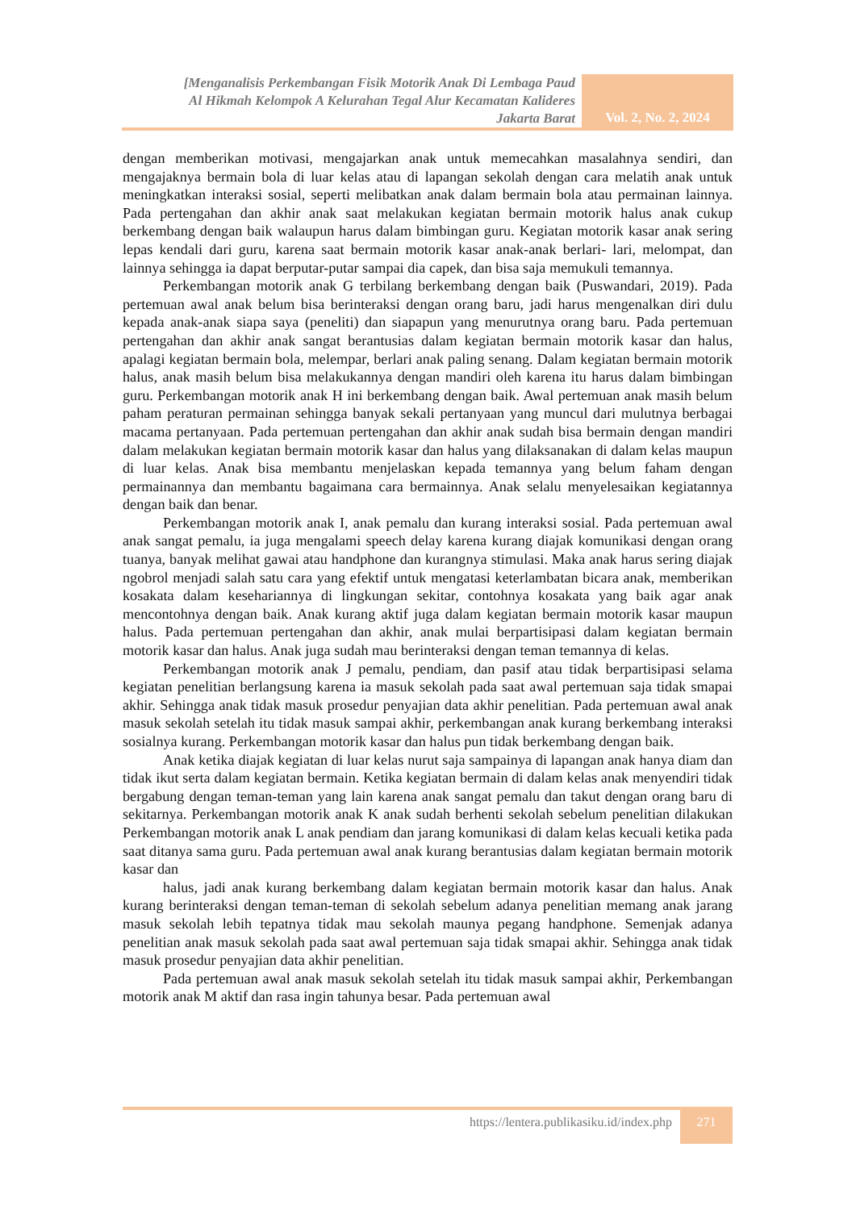[Menganalisis Perkembangan Fisik Motorik Anak Di Lembaga Paud
Al Hikmah Kelompok A Kelurahan Tegal Alur Kecamatan Kalideres
Jakarta Barat
Vol. 2, No. 2, 2024
dengan memberikan motivasi, mengajarkan anak untuk memecahkan masalahnya sendiri, dan mengajaknya bermain bola di luar kelas atau di lapangan sekolah dengan cara melatih anak untuk meningkatkan interaksi sosial, seperti melibatkan anak dalam bermain bola atau permainan lainnya. Pada pertengahan dan akhir anak saat melakukan kegiatan bermain motorik halus anak cukup berkembang dengan baik walaupun harus dalam bimbingan guru. Kegiatan motorik kasar anak sering lepas kendali dari guru, karena saat bermain motorik kasar anak-anak berlari- lari, melompat, dan lainnya sehingga ia dapat berputar-putar sampai dia capek, dan bisa saja memukuli temannya.
Perkembangan motorik anak G terbilang berkembang dengan baik (Puswandari, 2019). Pada pertemuan awal anak belum bisa berinteraksi dengan orang baru, jadi harus mengenalkan diri dulu kepada anak-anak siapa saya (peneliti) dan siapapun yang menurutnya orang baru. Pada pertemuan pertengahan dan akhir anak sangat berantusias dalam kegiatan bermain motorik kasar dan halus, apalagi kegiatan bermain bola, melempar, berlari anak paling senang. Dalam kegiatan bermain motorik halus, anak masih belum bisa melakukannya dengan mandiri oleh karena itu harus dalam bimbingan guru. Perkembangan motorik anak H ini berkembang dengan baik. Awal pertemuan anak masih belum paham peraturan permainan sehingga banyak sekali pertanyaan yang muncul dari mulutnya berbagai macama pertanyaan. Pada pertemuan pertengahan dan akhir anak sudah bisa bermain dengan mandiri dalam melakukan kegiatan bermain motorik kasar dan halus yang dilaksanakan di dalam kelas maupun di luar kelas. Anak bisa membantu menjelaskan kepada temannya yang belum faham dengan permainannya dan membantu bagaimana cara bermainnya. Anak selalu menyelesaikan kegiatannya dengan baik dan benar.
Perkembangan motorik anak I, anak pemalu dan kurang interaksi sosial. Pada pertemuan awal anak sangat pemalu, ia juga mengalami speech delay karena kurang diajak komunikasi dengan orang tuanya, banyak melihat gawai atau handphone dan kurangnya stimulasi. Maka anak harus sering diajak ngobrol menjadi salah satu cara yang efektif untuk mengatasi keterlambatan bicara anak, memberikan kosakata dalam kesehariannya di lingkungan sekitar, contohnya kosakata yang baik agar anak mencontohnya dengan baik. Anak kurang aktif juga dalam kegiatan bermain motorik kasar maupun halus. Pada pertemuan pertengahan dan akhir, anak mulai berpartisipasi dalam kegiatan bermain motorik kasar dan halus. Anak juga sudah mau berinteraksi dengan teman temannya di kelas.
Perkembangan motorik anak J pemalu, pendiam, dan pasif atau tidak berpartisipasi selama kegiatan penelitian berlangsung karena ia masuk sekolah pada saat awal pertemuan saja tidak smapai akhir. Sehingga anak tidak masuk prosedur penyajian data akhir penelitian. Pada pertemuan awal anak masuk sekolah setelah itu tidak masuk sampai akhir, perkembangan anak kurang berkembang interaksi sosialnya kurang. Perkembangan motorik kasar dan halus pun tidak berkembang dengan baik.
Anak ketika diajak kegiatan di luar kelas nurut saja sampainya di lapangan anak hanya diam dan tidak ikut serta dalam kegiatan bermain. Ketika kegiatan bermain di dalam kelas anak menyendiri tidak bergabung dengan teman-teman yang lain karena anak sangat pemalu dan takut dengan orang baru di sekitarnya. Perkembangan motorik anak K anak sudah berhenti sekolah sebelum penelitian dilakukan Perkembangan motorik anak L anak pendiam dan jarang komunikasi di dalam kelas kecuali ketika pada saat ditanya sama guru. Pada pertemuan awal anak kurang berantusias dalam kegiatan bermain motorik kasar dan
halus, jadi anak kurang berkembang dalam kegiatan bermain motorik kasar dan halus. Anak kurang berinteraksi dengan teman-teman di sekolah sebelum adanya penelitian memang anak jarang masuk sekolah lebih tepatnya tidak mau sekolah maunya pegang handphone. Semenjak adanya penelitian anak masuk sekolah pada saat awal pertemuan saja tidak smapai akhir. Sehingga anak tidak masuk prosedur penyajian data akhir penelitian.
Pada pertemuan awal anak masuk sekolah setelah itu tidak masuk sampai akhir, Perkembangan motorik anak M aktif dan rasa ingin tahunya besar. Pada pertemuan awal
https://lentera.publikasiku.id/index.php
271